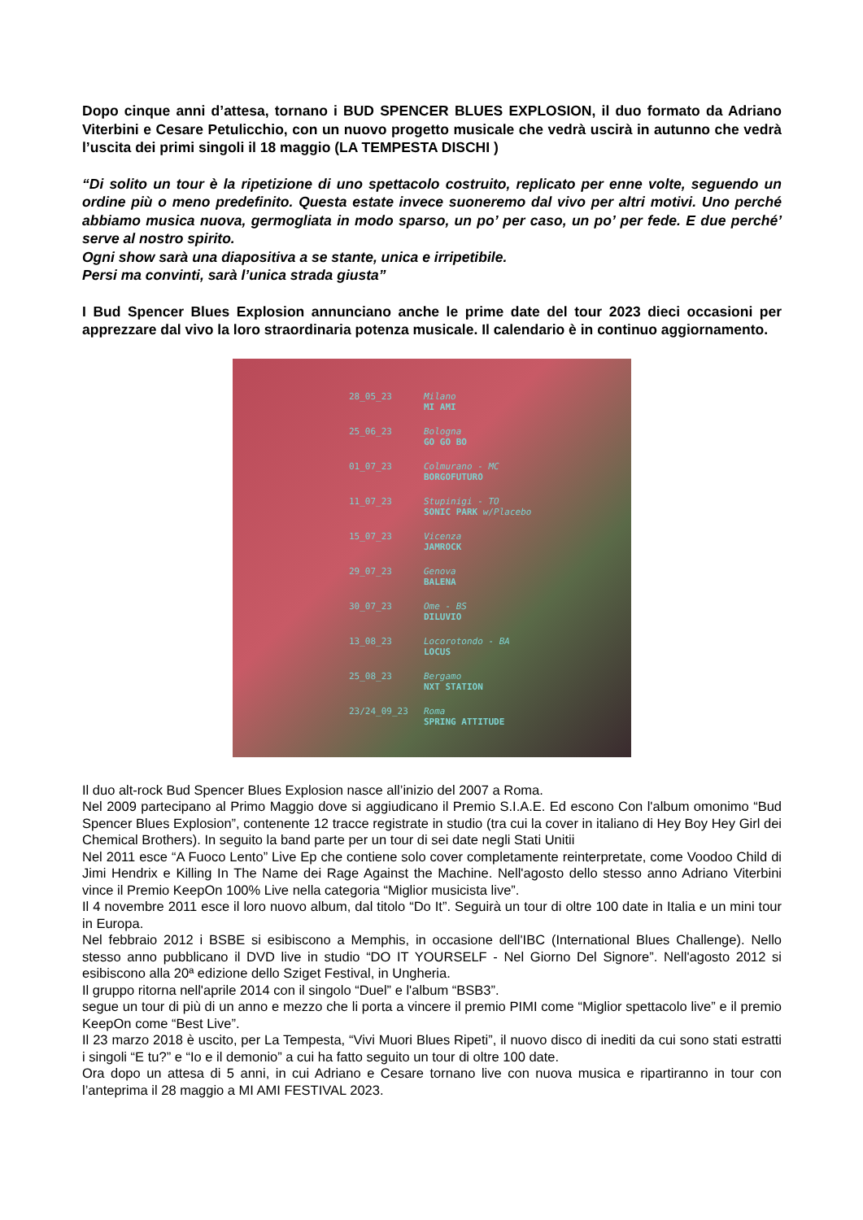Dopo cinque anni d’attesa, tornano i BUD SPENCER BLUES EXPLOSION, il duo formato da Adriano Viterbini e Cesare Petulicchio, con un nuovo progetto musicale che vedrà uscirà in autunno che vedrà l’uscita dei primi singoli il 18 maggio (LA TEMPESTA DISCHI )
“Di solito un tour è la ripetizione di uno spettacolo costruito, replicato per enne volte, seguendo un ordine più o meno predefinito. Questa estate invece suoneremo dal vivo per altri motivi. Uno perché abbiamo musica nuova, germogliata in modo sparso, un po’ per caso, un po’ per fede. E due perché’ serve al nostro spirito.
Ogni show sarà una diapositiva a se stante, unica e irripetibile.
Persi ma convinti, sarà l’unica strada giusta”
I Bud Spencer Blues Explosion annunciano anche le prime date del tour 2023 dieci occasioni per apprezzare dal vivo la loro straordinaria potenza musicale. Il calendario è in continuo aggiornamento.
28_05_23 Milano
MI AMI
25_06_23 Bologna
GO GO BO
01_07_23 Colmurano - MC
BORGOFUTURO
11_07_23 Stupinigi - TO
SONIC PARK w/Placebo
15_07_23 Vicenza
JAMROCK
29_07_23 Genova
BALENA
30_07_23 Ome - BS
DILUVIO
13_08_23 Locorotondo - BA
LOCUS
25_08_23 Bergamo
NXT STATION
23/24_09_23 Roma
SPRING ATTITUDE
Il duo alt-rock Bud Spencer Blues Explosion nasce all’inizio del 2007 a Roma.
Nel 2009 partecipano al Primo Maggio dove si aggiudicano il Premio S.I.A.E. Ed escono Con l'album omonimo “Bud Spencer Blues Explosion”, contenente 12 tracce registrate in studio (tra cui la cover in italiano di Hey Boy Hey Girl dei Chemical Brothers). In seguito la band parte per un tour di sei date negli Stati Unitii
Nel 2011 esce “A Fuoco Lento” Live Ep che contiene solo cover completamente reinterpretate, come Voodoo Child di Jimi Hendrix e Killing In The Name dei Rage Against the Machine. Nell'agosto dello stesso anno Adriano Viterbini vince il Premio KeepOn 100% Live nella categoria “Miglior musicista live”.
Il 4 novembre 2011 esce il loro nuovo album, dal titolo “Do It”. Seguirà un tour di oltre 100 date in Italia e un mini tour in Europa.
Nel febbraio 2012 i BSBE si esibiscono a Memphis, in occasione dell'IBC (International Blues Challenge). Nello stesso anno pubblicano il DVD live in studio “DO IT YOURSELF - Nel Giorno Del Signore”. Nell'agosto 2012 si esibiscono alla 20ª edizione dello Sziget Festival, in Ungheria.
Il gruppo ritorna nell'aprile 2014 con il singolo “Duel” e l'album “BSB3”.
segue un tour di più di un anno e mezzo che li porta a vincere il premio PIMI come “Miglior spettacolo live” e il premio KeepOn come “Best Live”.
Il 23 marzo 2018 è uscito, per La Tempesta, “Vivi Muori Blues Ripeti”, il nuovo disco di inediti da cui sono stati estratti i singoli “E tu?” e “Io e il demonio” a cui ha fatto seguito un tour di oltre 100 date.
Ora dopo un attesa di 5 anni, in cui Adriano e Cesare tornano live con nuova musica e ripartiranno in tour con l’anteprima il 28 maggio a MI AMI FESTIVAL 2023.